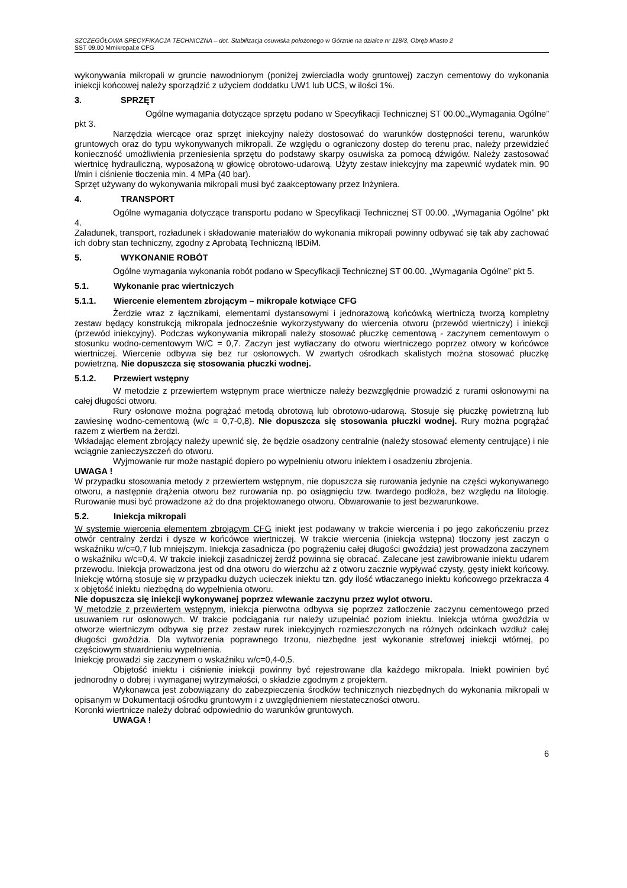SZCZEGÓŁOWA SPECYFIKACJA TECHNICZNA – dot. Stabilizacja osuwiska położonego w Górznie na działce nr 118/3, Obręb Miasto 2
SST 09.00 Mmikropal;e CFG
wykonywania mikropali w gruncie nawodnionym (poniżej zwierciadła wody gruntowej) zaczyn cementowy do wykonania iniekcji końcowej należy sporządzić z użyciem doddatku UW1 lub UCS, w ilości 1%.
3. SPRZĘT
Ogólne wymagania dotyczące sprzętu podano w Specyfikacji Technicznej ST 00.00.„Wymagania Ogólne” pkt 3.
Narzędzia wiercące oraz sprzęt iniekcyjny należy dostosować do warunków dostępności terenu, warunków gruntowych oraz do typu wykonywanych mikropali. Ze względu o ograniczony dostep do terenu prac, należy przewidzieć konieczność umożliwienia przeniesienia sprzętu do podstawy skarpy osuwiska za pomocą dźwigów. Należy zastosować wiertnicę hydrauliczną, wyposażoną w głowicę obrotowo-udarową. Użyty zestaw iniekcyjny ma zapewnić wydatek min. 90 l/min i ciśnienie tłoczenia min. 4 MPa (40 bar).
Sprzęt używany do wykonywania mikropali musi być zaakceptowany przez Inżyniera.
4. TRANSPORT
Ogólne wymagania dotyczące transportu podano w Specyfikacji Technicznej ST 00.00. „Wymagania Ogólne” pkt 4.
Załadunek, transport, rozładunek i składowanie materiałów do wykonania mikropali powinny odbywać się tak aby zachować ich dobry stan techniczny, zgodny z Aprobatą Techniczną IBDiM.
5. WYKONANIE ROBÓT
Ogólne wymagania wykonania robót podano w Specyfikacji Technicznej ST 00.00. „Wymagania Ogólne” pkt 5.
5.1. Wykonanie prac wiertniczych
5.1.1. Wiercenie elementem zbrojącym – mikropale kotwiące CFG
Żerdzie wraz z łącznikami, elementami dystansowymi i jednorazową końcówką wiertniczą tworzą kompletny zestaw będący konstrukcją mikropala jednocześnie wykorzystywany do wiercenia otworu (przewód wiertniczy) i iniekcji (przewód iniekcyjny). Podczas wykonywania mikropali należy stosować płuczkę cementową - zaczynem cementowym o stosunku wodno-cementowym W/C = 0,7. Zaczyn jest wytłaczany do otworu wiertniczego poprzez otwory w końcówce wiertniczej. Wiercenie odbywa się bez rur osłonowych. W zwartych ośrodkach skalistych można stosować płuczkę powietrzną. Nie dopuszcza się stosowania płuczki wodnej.
5.1.2. Przewiert wstępny
W metodzie z przewiertem wstępnym prace wiertnicze należy bezwzględnie prowadzić z rurami osłonowymi na całej długości otworu.
Rury osłonowe można pogrążać metodą obrotową lub obrotowo-udarową. Stosuje się płuczkę powietrzną lub zawiesinę wodno-cementową (w/c = 0,7-0,8). Nie dopuszcza się stosowania płuczki wodnej. Rury można pogrążać razem z wiertłem na żerdzi.
Wkładając element zbrojący należy upewnić się, że będzie osadzony centralnie (należy stosować elementy centrujące) i nie wciągnie zanieczyszczeń do otworu.
Wyjmowanie rur może nastąpić dopiero po wypełnieniu otworu iniektem i osadzeniu zbrojenia.
UWAGA !
W przypadku stosowania metody z przewiertem wstępnym, nie dopuszcza się rurowania jedynie na części wykonywanego otworu, a następnie drążenia otworu bez rurowania np. po osiągnięciu tzw. twardego podłoża, bez względu na litologię. Rurowanie musi być prowadzone aż do dna projektowanego otworu. Obwarowanie to jest bezwarunkowe.
5.2. Iniekcja mikropali
W systemie wiercenia elementem zbrojącym CFG iniekt jest podawany w trakcie wiercenia i po jego zakończeniu przez otwór centralny żerdzi i dysze w końcówce wiertniczej. W trakcie wiercenia (iniekcja wstępna) tłoczony jest zaczyn o wskaźniku w/c=0,7 lub mniejszym. Iniekcja zasadnicza (po pogrążeniu całej długości gwoździa) jest prowadzona zaczynem o wskaźniku w/c=0,4. W trakcie iniekcji zasadniczej żerdź powinna się obracać. Zalecane jest zawibrowanie iniektu udarem przewodu. Iniekcja prowadzona jest od dna otworu do wierzchu aż z otworu zacznie wypływać czysty, gęsty iniekt końcowy. Iniekcję wtórną stosuje się w przypadku dużych ucieczek iniektu tzn. gdy ilość wtłaczanego iniektu końcowego przekracza 4 x objętość iniektu niezbędną do wypełnienia otworu.
Nie dopuszcza się iniekcji wykonywanej poprzez wlewanie zaczynu przez wylot otworu.
W metodzie z przewiertem wstępnym, iniekcja pierwotna odbywa się poprzez zatłoczenie zaczynu cementowego przed usuwaniem rur osłonowych. W trakcie podciągania rur należy uzupełniać poziom iniektu. Iniekcja wtórna gwoździa w otworze wiertniczym odbywa się przez zestaw rurek iniekcyjnych rozmieszczonych na różnych odcinkach wzdłuż całej długości gwoździa. Dla wytworzenia poprawnego trzonu, niezbędne jest wykonanie strefowej iniekcji wtórnej, po częściowym stwardnieniu wypełnienia.
Iniekcję prowadzi się zaczynem o wskaźniku w/c=0,4-0,5.
Objętość iniektu i ciśnienie iniekcji powinny być rejestrowane dla każdego mikropala. Iniekt powinien być jednorodny o dobrej i wymaganej wytrzymałości, o składzie zgodnym z projektem.
Wykonawca jest zobowiązany do zabezpieczenia środków technicznych niezbędnych do wykonania mikropali w opisanym w Dokumentacji ośrodku gruntowym i z uwzględnieniem niestateczności otworu.
Koronki wiertnicze należy dobrać odpowiednio do warunków gruntowych.
UWAGA !
6